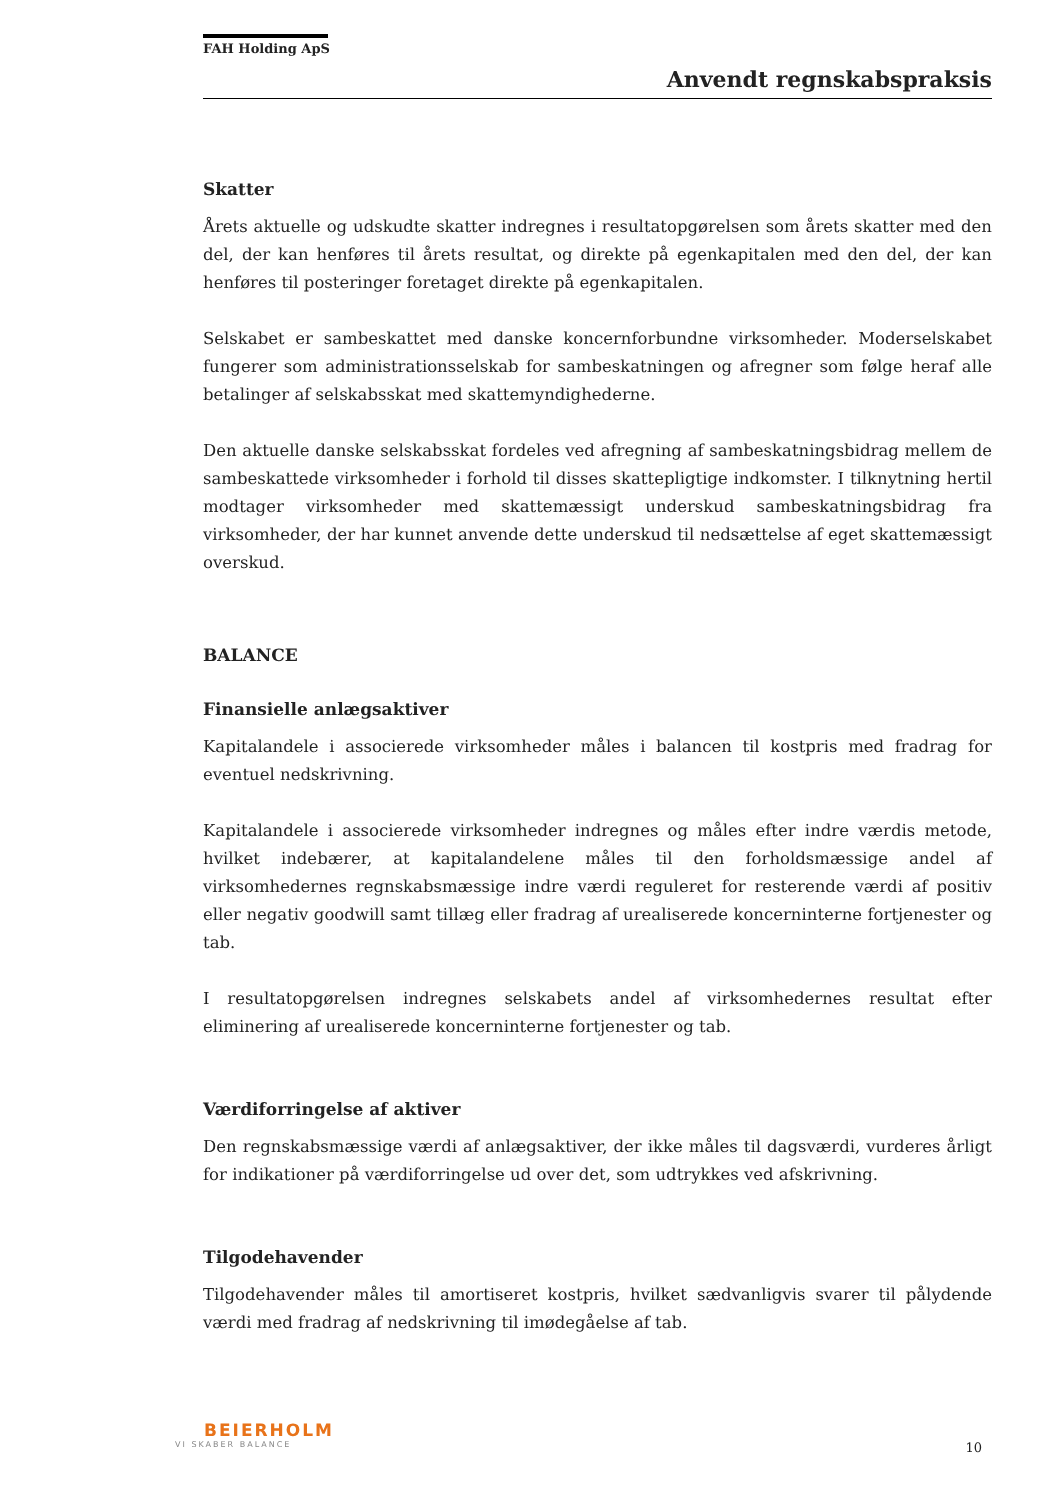FAH Holding ApS
Anvendt regnskabspraksis
Skatter
Årets aktuelle og udskudte skatter indregnes i resultatopgørelsen som årets skatter med den del, der kan henføres til årets resultat, og direkte på egenkapitalen med den del, der kan henføres til posteringer foretaget direkte på egenkapitalen.
Selskabet er sambeskattet med danske koncernforbundne virksomheder. Moderselskabet fungerer som administrationsselskab for sambeskatningen og afregner som følge heraf alle betalinger af selskabsskat med skattemyndighederne.
Den aktuelle danske selskabsskat fordeles ved afregning af sambeskatningsbidrag mellem de sambeskattede virksomheder i forhold til disses skattepligtige indkomster. I tilknytning hertil modtager virksomheder med skattemæssigt underskud sambeskatningsbidrag fra virksomheder, der har kunnet anvende dette underskud til nedsættelse af eget skattemæssigt overskud.
BALANCE
Finansielle anlægsaktiver
Kapitalandele i associerede virksomheder måles i balancen til kostpris med fradrag for eventuel nedskrivning.
Kapitalandele i associerede virksomheder indregnes og måles efter indre værdis metode, hvilket indebærer, at kapitalandelene måles til den forholdsmæssige andel af virksomhedernes regnskabsmæssige indre værdi reguleret for resterende værdi af positiv eller negativ goodwill samt tillæg eller fradrag af urealiserede koncerninterne fortjenester og tab.
I resultatopgørelsen indregnes selskabets andel af virksomhedernes resultat efter eliminering af urealiserede koncerninterne fortjenester og tab.
Værdiforringelse af aktiver
Den regnskabsmæssige værdi af anlægsaktiver, der ikke måles til dagsværdi, vurderes årligt for indikationer på værdiforringelse ud over det, som udtrykkes ved afskrivning.
Tilgodehavender
Tilgodehavender måles til amortiseret kostpris, hvilket sædvanligvis svarer til pålydende værdi med fradrag af nedskrivning til imødegåelse af tab.
BEIERHOLM
VI SKABER BALANCE
10